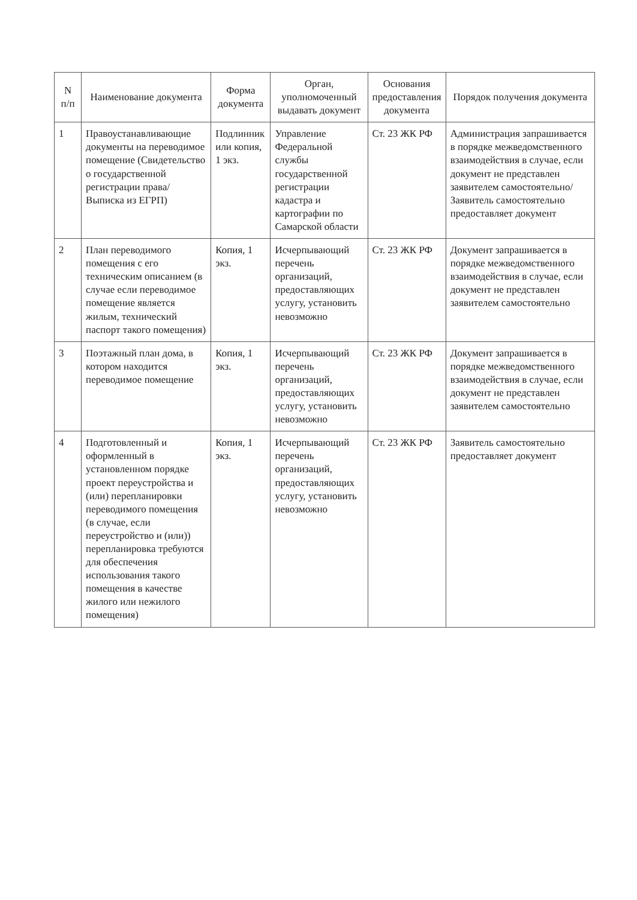| N п/п | Наименование документа | Форма документа | Орган, уполномоченный выдавать документ | Основания предоставления документа | Порядок получения документа |
| --- | --- | --- | --- | --- | --- |
| 1 | Правоустанавливающие документы на переводимое помещение (Свидетельство о государственной регистрации права/ Выписка из ЕГРП) | Подлинник или копия, 1 экз. | Управление Федеральной службы государственной регистрации кадастра и картографии по Самарской области | Ст. 23 ЖК РФ | Администрация запрашивается в порядке межведомственного взаимодействия в случае, если документ не представлен заявителем самостоятельно/ Заявитель самостоятельно предоставляет документ |
| 2 | План переводимого помещения с его техническим описанием (в случае если переводимое помещение является жилым, технический паспорт такого помещения) | Копия, 1 экз. | Исчерпывающий перечень организаций, предоставляющих услугу, установить невозможно | Ст. 23 ЖК РФ | Документ запрашивается в порядке межведомственного взаимодействия в случае, если документ не представлен заявителем самостоятельно |
| 3 | Поэтажный план дома, в котором находится переводимое помещение | Копия, 1 экз. | Исчерпывающий перечень организаций, предоставляющих услугу, установить невозможно | Ст. 23 ЖК РФ | Документ запрашивается в порядке межведомственного взаимодействия в случае, если документ не представлен заявителем самостоятельно |
| 4 | Подготовленный и оформленный в установленном порядке проект переустройства и (или) перепланировки переводимого помещения (в случае, если переустройство и (или)) перепланировка требуются для обеспечения использования такого помещения в качестве жилого или нежилого помещения) | Копия, 1 экз. | Исчерпывающий перечень организаций, предоставляющих услугу, установить невозможно | Ст. 23 ЖК РФ | Заявитель самостоятельно предоставляет документ |